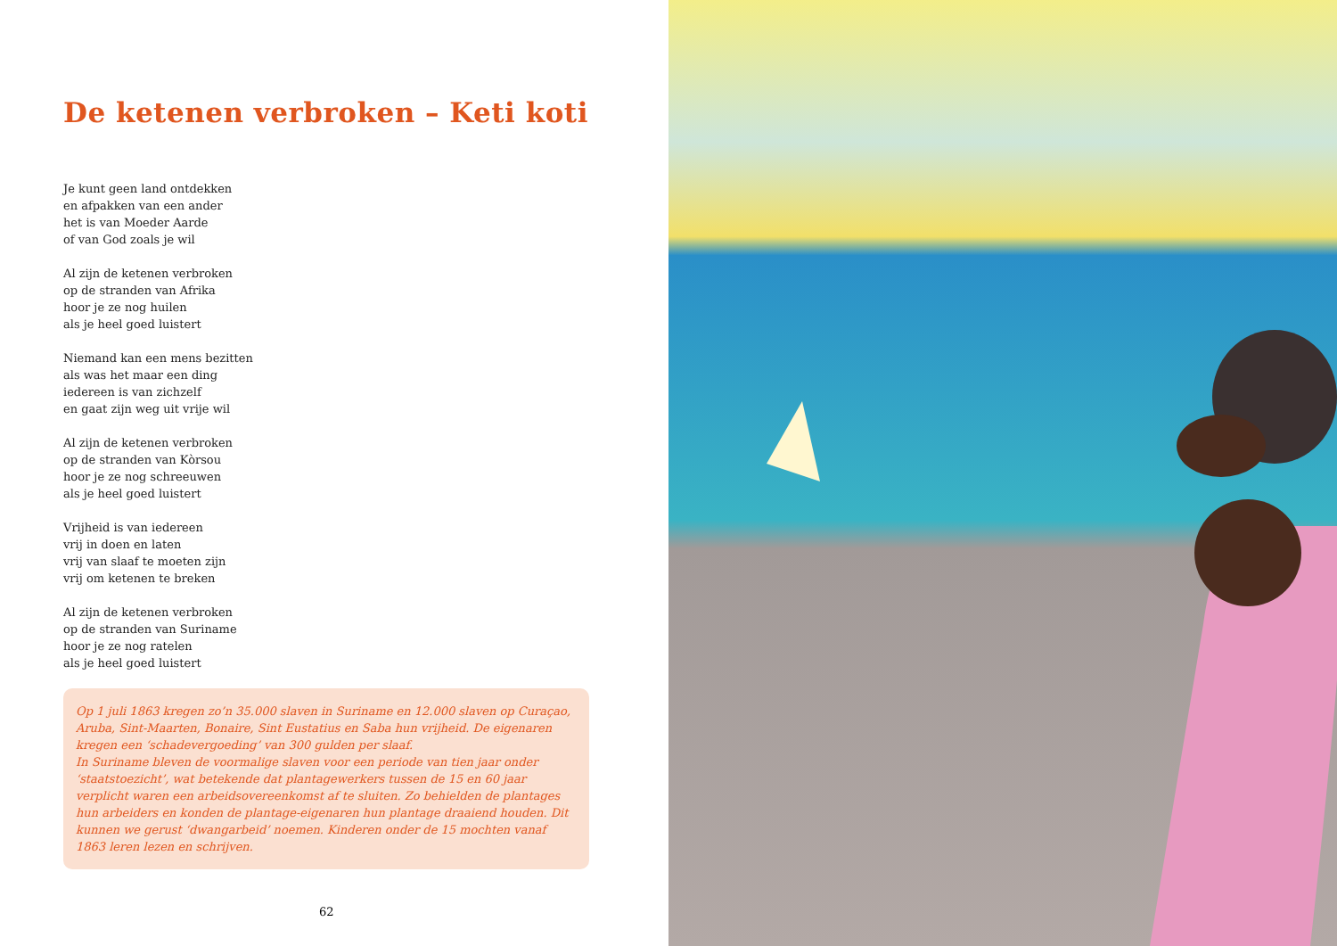De ketenen verbroken – Keti koti
Je kunt geen land ontdekken
en afpakken van een ander
het is van Moeder Aarde
of van God zoals je wil
Al zijn de ketenen verbroken
op de stranden van Afrika
hoor je ze nog huilen
als je heel goed luistert
Niemand kan een mens bezitten
als was het maar een ding
iedereen is van zichzelf
en gaat zijn weg uit vrije wil
Al zijn de ketenen verbroken
op de stranden van Kòrsou
hoor je ze nog schreeuwen
als je heel goed luistert
Vrijheid is van iedereen
vrij in doen en laten
vrij van slaaf te moeten zijn
vrij om ketenen te breken
Al zijn de ketenen verbroken
op de stranden van Suriname
hoor je ze nog ratelen
als je heel goed luistert
Op 1 juli 1863 kregen zo’n 35.000 slaven in Suriname en 12.000 slaven op Curaçao, Aruba, Sint-Maarten, Bonaire, Sint Eustatius en Saba hun vrijheid. De eigenaren kregen een ‘schadevergoeding’ van 300 gulden per slaaf.
In Suriname bleven de voormalige slaven voor een periode van tien jaar onder ‘staatstoezicht’, wat betekende dat plantagewerkers tussen de 15 en 60 jaar verplicht waren een arbeidsovereenkomst af te sluiten. Zo behielden de plantages hun arbeiders en konden de plantage-eigenaren hun plantage draaiend houden. Dit kunnen we gerust ‘dwangarbeid’ noemen. Kinderen onder de 15 mochten vanaf 1863 leren lezen en schrijven.
62